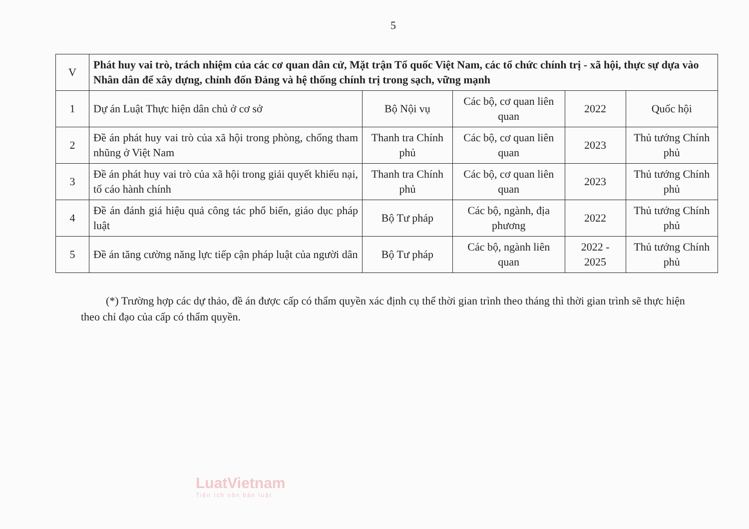5
| V | Phát huy vai trò, trách nhiệm của các cơ quan dân cử, Mặt trận Tổ quốc Việt Nam, các tổ chức chính trị - xã hội, thực sự dựa vào Nhân dân để xây dựng, chỉnh đốn Đảng và hệ thống chính trị trong sạch, vững mạnh | | | | |
| 1 | Dự án Luật Thực hiện dân chủ ở cơ sở | Bộ Nội vụ | Các bộ, cơ quan liên quan | 2022 | Quốc hội |
| 2 | Đề án phát huy vai trò của xã hội trong phòng, chống tham nhũng ở Việt Nam | Thanh tra Chính phủ | Các bộ, cơ quan liên quan | 2023 | Thủ tướng Chính phủ |
| 3 | Đề án phát huy vai trò của xã hội trong giải quyết khiếu nại, tố cáo hành chính | Thanh tra Chính phủ | Các bộ, cơ quan liên quan | 2023 | Thủ tướng Chính phủ |
| 4 | Đề án đánh giá hiệu quả công tác phổ biến, giáo dục pháp luật | Bộ Tư pháp | Các bộ, ngành, địa phương | 2022 | Thủ tướng Chính phủ |
| 5 | Đề án tăng cường năng lực tiếp cận pháp luật của người dân | Bộ Tư pháp | Các bộ, ngành liên quan | 2022 - 2025 | Thủ tướng Chính phủ |
(*) Trường hợp các dự thảo, đề án được cấp có thẩm quyền xác định cụ thể thời gian trình theo tháng thì thời gian trình sẽ thực hiện theo chỉ đạo của cấp có thẩm quyền.
LuatVietnam
Tiện ích văn bản luật